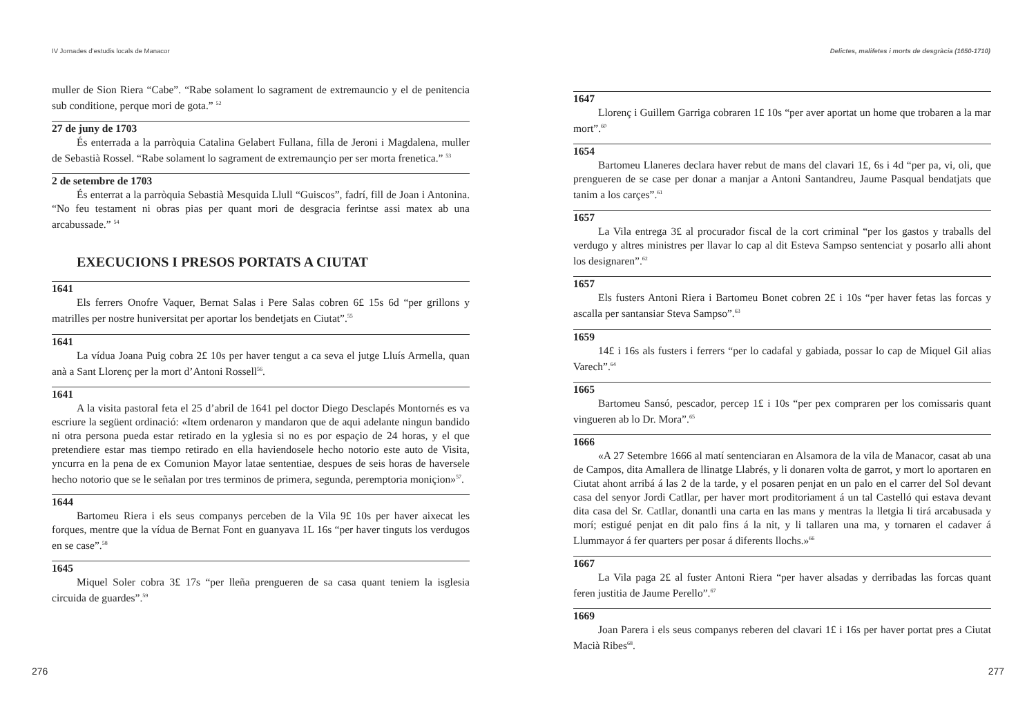IV Jornades d’estudis locals de Manacor
muller de Sion Riera “Cabe”. “Rabe solament lo sagrament de extremauncio y el de penitencia sub conditione, perque mori de gota.” <sup>52</sup>
27 de juny de 1703
És enterrada a la parròquia Catalina Gelabert Fullana, filla de Jeroni i Magdalena, muller de Sebastià Rossel. “Rabe solament lo sagrament de extremaunçio per ser morta frenetica.” <sup>53</sup>
2 de setembre de 1703
És enterrat a la parròquia Sebastià Mesquida Llull “Guiscos”, fadrí, fill de Joan i Antonina. “No feu testament ni obras pias per quant mori de desgracia ferintse assi matex ab una arcabussade.” <sup>54</sup>
EXECUCIONS I PRESOS PORTATS A CIUTAT
1641
Els ferrers Onofre Vaquer, Bernat Salas i Pere Salas cobren 6£ 15s 6d “per grillons y matrilles per nostre huniversitat per aportar los bendetjats en Ciutat”.<sup>55</sup>
1641
La vídua Joana Puig cobra 2£ 10s per haver tengut a ca seva el jutge Lluís Armella, quan anà a Sant Llorenç per la mort d’Antoni Rossell<sup>56</sup>.
1641
A la visita pastoral feta el 25 d’abril de 1641 pel doctor Diego Desclapés Montornés es va escriure la següent ordinació: «Item ordenaron y mandaron que de aqui adelante ningun bandido ni otra persona pueda estar retirado en la yglesia si no es por espaçio de 24 horas, y el que pretendiere estar mas tiempo retirado en ella haviendosele hecho notorio este auto de Visita, yncurra en la pena de ex Comunion Mayor latae sententiae, despues de seis horas de haversele hecho notorio que se le señalan por tres terminos de primera, segunda, peremptoria moniçion»<sup>57</sup>.
1644
Bartomeu Riera i els seus companys perceben de la Vila 9£ 10s per haver aixecat les forques, mentre que la vídua de Bernat Font en guanyava 1L 16s “per haver tinguts los verdugos en se case”.<sup>58</sup>
1645
Miquel Soler cobra 3£ 17s “per lleña prengueren de sa casa quant teniem la isglesia circuida de guardes”.<sup>59</sup>
276
Delictes, malifetes i morts de desgràcia (1650-1710)
1647
Llorenç i Guillem Garriga cobraren 1£ 10s “per aver aportat un home que trobaren a la mar mort”.<sup>60</sup>
1654
Bartomeu Llaneres declara haver rebut de mans del clavari 1£, 6s i 4d “per pa, vi, oli, que prengueren de se case per donar a manjar a Antoni Santandreu, Jaume Pasqual bendatjats que tanim a los carçes”.<sup>61</sup>
1657
La Vila entrega 3£ al procurador fiscal de la cort criminal “per los gastos y traballs del verdugo y altres ministres per llavar lo cap al dit Esteva Sampso sentenciat y posarlo alli ahont los designaren”.<sup>62</sup>
1657
Els fusters Antoni Riera i Bartomeu Bonet cobren 2£ i 10s “per haver fetas las forcas y ascalla per santansiar Steva Sampso”.<sup>63</sup>
1659
14£ i 16s als fusters i ferrers “per lo cadafal y gabiada, possar lo cap de Miquel Gil alias Varech”.<sup>64</sup>
1665
Bartomeu Sansó, pescador, percep 1£ i 10s “per pex compraren per los comissaris quant vingueren ab lo Dr. Mora”.<sup>65</sup>
1666
«A 27 Setembre 1666 al matí sentenciaran en Alsamora de la vila de Manacor, casat ab una de Campos, dita Amallera de llinatge Llabrés, y li donaren volta de garrot, y mort lo aportaren en Ciutat ahont arribá á las 2 de la tarde, y el posaren penjat en un palo en el carrer del Sol devant casa del senyor Jordi Catllar, per haver mort proditoriament á un tal Castelló qui estava devant dita casa del Sr. Catllar, donantli una carta en las mans y mentras la lletgia li tirá arcabusada y morí; estigué penjat en dit palo fins á la nit, y li tallaren una ma, y tornaren el cadaver á Llummayor á fer quarters per posar á diferents llochs.»<sup>66</sup>
1667
La Vila paga 2£ al fuster Antoni Riera “per haver alsadas y derribadas las forcas quant feren justitia de Jaume Perello”.<sup>67</sup>
1669
Joan Parera i els seus companys reberen del clavari 1£ i 16s per haver portat pres a Ciutat Macià Ribes<sup>68</sup>.
277